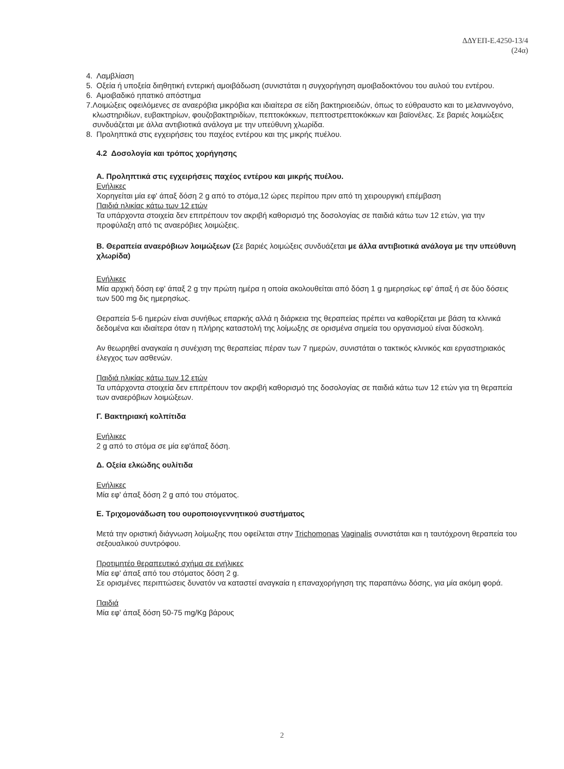ΔΔΥΕΠ-Ε.4250-13/4
(24α)
4. Λαμβλίαση
5. Οξεία ή υποξεία διηθητική εντερική αμοιβάδωση (συνιστάται η συγχορήγηση αμοιβαδοκτόνου του αυλού του εντέρου.
6. Αμοιβαδικό ηπατικό απόστημα
7. Λοιμώξεις οφειλόμενες σε αναερόβια μικρόβια και ιδιαίτερα σε είδη βακτηριοειδών, όπως το εύθραυστο και το μελανινογόνο, κλωστηριδίων, ευβακτηρίων, φουζοβακτηριδίων, πεπτοκόκκων, πεπτοστρεπτοκόκκων και βαϊονέλες. Σε βαριές λοιμώξεις συνδυάζεται με άλλα αντιβιοτικά ανάλογα με την υπεύθυνη χλωρίδα.
8. Προληπτικά στις εγχειρήσεις του παχέος εντέρου και της μικρής πυέλου.
4.2 Δοσολογία και τρόπος χορήγησης
Α. Προληπτικά στις εγχειρήσεις παχέος εντέρου και μικρής πυέλου.
Ενήλικες
Χορηγείται μία εφ' άπαξ δόση 2 g από το στόμα,12 ώρες περίπου πριν από τη χειρουργική επέμβαση
Παιδιά ηλικίας κάτω των 12 ετών
Τα υπάρχοντα στοιχεία δεν επιτρέπουν τον ακριβή καθορισμό της δοσολογίας σε παιδιά κάτω των 12 ετών, για την προφύλαξη από τις αναερόβιες λοιμώξεις.
Β. Θεραπεία αναερόβιων λοιμώξεων (Σε βαριές λοιμώξεις συνδυάζεται με άλλα αντιβιοτικά ανάλογα με την υπεύθυνη χλωρίδα)
Ενήλικες
Μία αρχική δόση εφ' άπαξ 2 g την πρώτη ημέρα η οποία ακολουθείται από δόση 1 g ημερησίως εφ' άπαξ ή σε δύο δόσεις των 500 mg δις ημερησίως.
Θεραπεία 5-6 ημερών είναι συνήθως επαρκής αλλά η διάρκεια της θεραπείας πρέπει να καθορίζεται με βάση τα κλινικά δεδομένα και ιδιαίτερα όταν η πλήρης καταστολή της λοίμωξης σε ορισμένα σημεία του οργανισμού είναι δύσκολη.
Αν θεωρηθεί αναγκαία η συνέχιση της θεραπείας πέραν των 7 ημερών, συνιστάται ο τακτικός κλινικός και εργαστηριακός έλεγχος των ασθενών.
Παιδιά ηλικίας κάτω των 12 ετών
Τα υπάρχοντα στοιχεία δεν επιτρέπουν τον ακριβή καθορισμό της δοσολογίας σε παιδιά κάτω των 12 ετών για τη θεραπεία των αναερόβιων λοιμώξεων.
Γ. Βακτηριακή κολπίτιδα
Ενήλικες
2 g από το στόμα σε μία εφ'άπαξ δόση.
Δ. Οξεία ελκώδης ουλίτιδα
Ενήλικες
Μία εφ' άπαξ δόση 2 g από του στόματος.
Ε. Τριχομονάδωση του ουροποιογεννητικού συστήματος
Μετά την οριστική διάγνωση λοίμωξης που οφείλεται στην Trichomonas Vaginalis συνιστάται και η ταυτόχρονη θεραπεία του σεξουαλικού συντρόφου.
Προτιμητέο θεραπευτικό σχήμα σε ενήλικες
Μία εφ' άπαξ από του στόματος δόση 2 g.
Σε ορισμένες περιπτώσεις δυνατόν να καταστεί αναγκαία η επαναχορήγηση της παραπάνω δόσης, για μία ακόμη φορά.
Παιδιά
Μία εφ' άπαξ δόση 50-75 mg/Kg βάρους
2